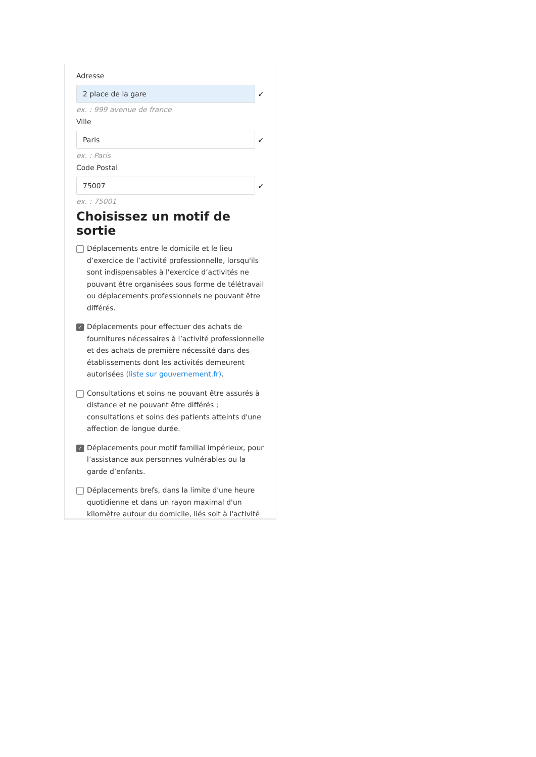Adresse
2 place de la gare
✓
ex. : 999 avenue de france
Ville
Paris
✓
ex. : Paris
Code Postal
75007
✓
ex. : 75001
Choisissez un motif de sortie
Déplacements entre le domicile et le lieu d’exercice de l’activité professionnelle, lorsqu'ils sont indispensables à l'exercice d’activités ne pouvant être organisées sous forme de télétravail ou déplacements professionnels ne pouvant être différés.
✓ Déplacements pour effectuer des achats de fournitures nécessaires à l’activité professionnelle et des achats de première nécessité dans des établissements dont les activités demeurent autorisées (liste sur gouvernement.fr).
Consultations et soins ne pouvant être assurés à distance et ne pouvant être différés ; consultations et soins des patients atteints d'une affection de longue durée.
✓ Déplacements pour motif familial impérieux, pour l’assistance aux personnes vulnérables ou la garde d’enfants.
Déplacements brefs, dans la limite d'une heure quotidienne et dans un rayon maximal d'un kilomètre autour du domicile, liés soit à l'activité